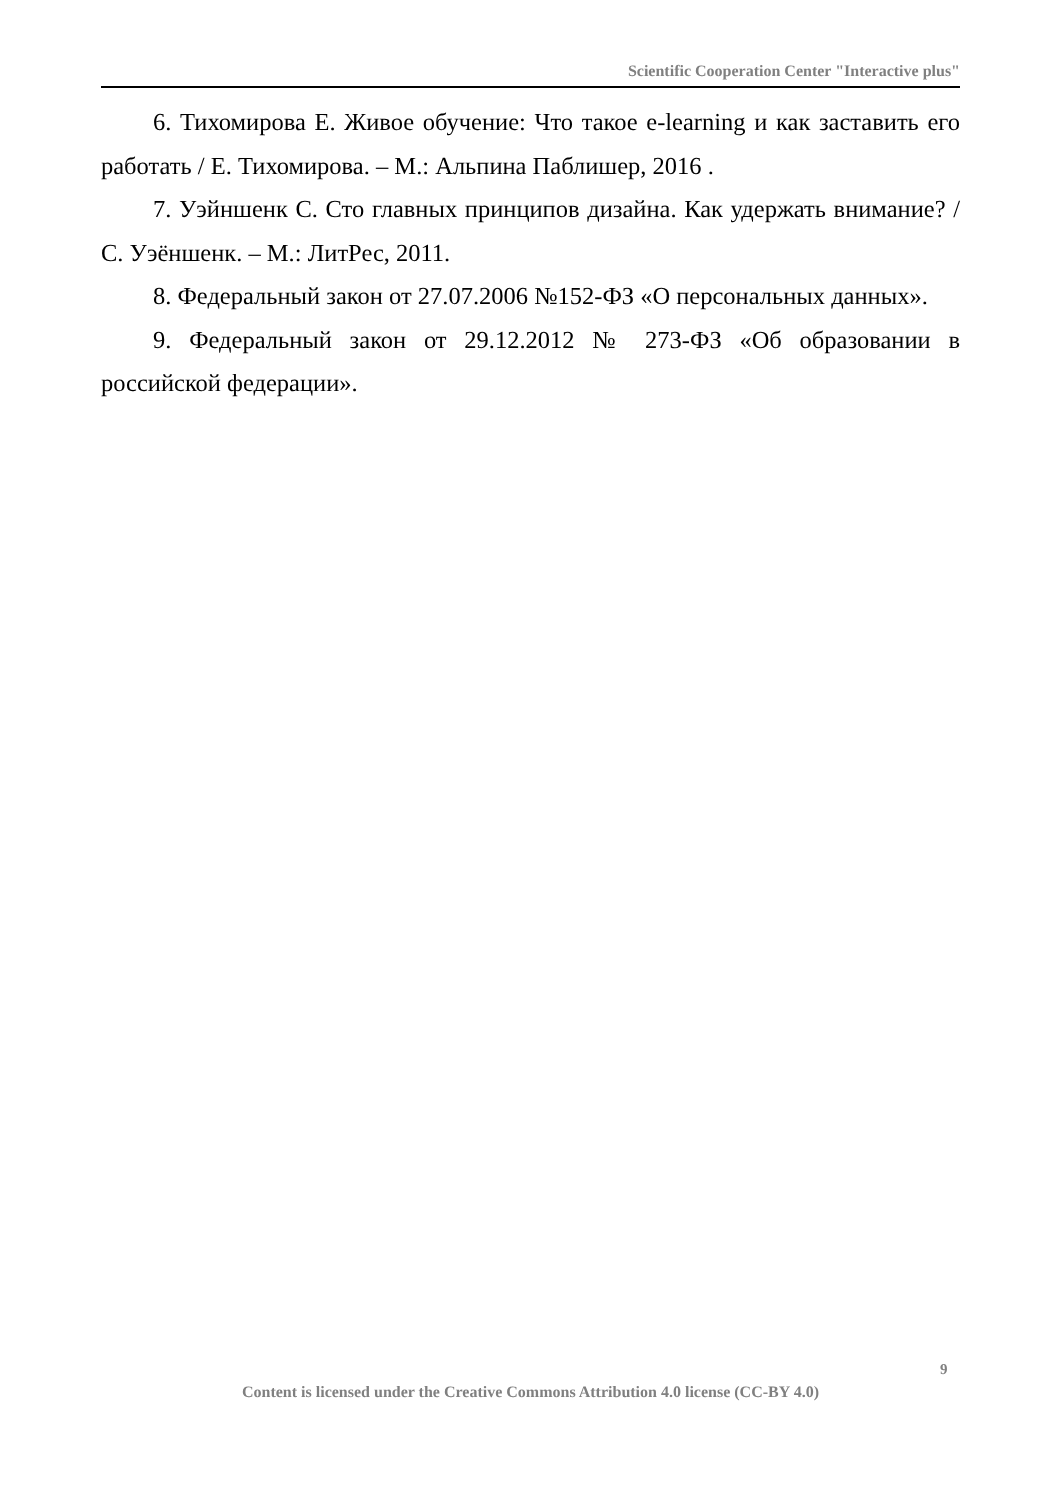Scientific Cooperation Center "Interactive plus"
6. Тихомирова Е. Живое обучение: Что такое e-learning и как заставить его работать / Е. Тихомирова. – М.: Альпина Паблишер, 2016 .
7. Уэйншенк С. Сто главных принципов дизайна. Как удержать внимание? / С. Уэёншенк. – М.: ЛитРес, 2011.
8. Федеральный закон от 27.07.2006 №152-ФЗ «О персональных данных».
9. Федеральный закон от 29.12.2012 № 273-ФЗ «Об образовании в российской федерации».
9
Content is licensed under the Creative Commons Attribution 4.0 license (CC-BY 4.0)